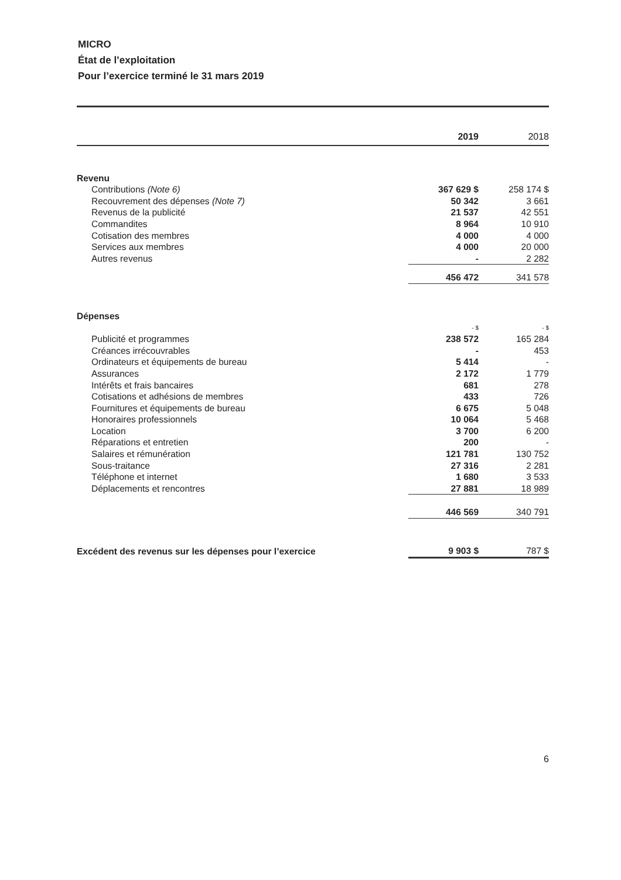MICRO
État de l’exploitation
Pour l’exercice terminé le 31 mars 2019
| | 2019 | 2018 |
| --- | --- | --- |
| Revenu | | |
| Contributions (Note 6) | 367 629 $ | 258 174 $ |
| Recouvrement des dépenses (Note 7) | 50 342 | 3 661 |
| Revenus de la publicité | 21 537 | 42 551 |
| Commandites | 8 964 | 10 910 |
| Cotisation des membres | 4 000 | 4 000 |
| Services aux membres | 4 000 | 20 000 |
| Autres revenus | - | 2 282 |
| | 456 472 | 341 578 |
| Dépenses | | |
| | - $ | - $ |
| Publicité et programmes | 238 572 | 165 284 |
| Créances irrécouvrables | - | 453 |
| Ordinateurs et équipements de bureau | 5 414 | - |
| Assurances | 2 172 | 1 779 |
| Intérêts et frais bancaires | 681 | 278 |
| Cotisations et adhésions de membres | 433 | 726 |
| Fournitures et équipements de bureau | 6 675 | 5 048 |
| Honoraires professionnels | 10 064 | 5 468 |
| Location | 3 700 | 6 200 |
| Réparations et entretien | 200 | - |
| Salaires et rémunération | 121 781 | 130 752 |
| Sous-traitance | 27 316 | 2 281 |
| Téléphone et internet | 1 680 | 3 533 |
| Déplacements et rencontres | 27 881 | 18 989 |
| | 446 569 | 340 791 |
| Excédent des revenus sur les dépenses pour l’exercice | 9 903 $ | 787 $ |
6